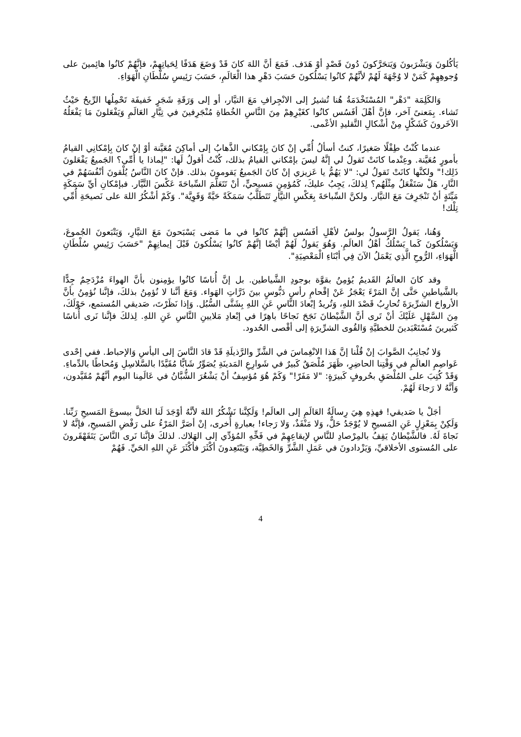يَأكُلونَ وَيَشْرَبونَ وَيَتحَرَّكونَ دُونَ قَصْدٍ أوْ هَدَف. فَمَعَ أنَّ اللهَ كانَ قَدْ وَضَعَ هَدَفًا لِحَياتِهِمْ، فإنَّهُمْ كانُوا هائِمينَ على وُجوهِهِمْ كَمَنْ لا وُجْهَةَ لَهُمْ لأنَّهُمْ كانُوا يَسْلُكونَ حَسَبَ دَهْرِ هذا الْعَالَمِ، حَسَبَ رَئِيسِ سُلْطَانِ الْهَوَاءِ.
وَالكَلِمَة "دَهْر" المُسْتَخْدَمَةُ هُنا تُشيرُ إلى الانْجِرافِ مَعَ التيَّار، أو إلى وَرَقَةِ شَجَرٍ خَفيفَة تَحْمِلُها الرِّيحُ حَيْثُ تَشاء. بِمَعنىً آخر، فإنَّ أهْلَ أفَسُس كانُوا كغَيْرِهِمْ مِنَ النَّاسِ الخُطاةِ مُنْجَرِفينَ في تِيَّارِ العَالَمِ وَيَفْعَلونَ مَا يَفْعَلُهُ الآخَرونَ كَشَكْلٍ مِنْ أشْكالِ التَّقليدِ الأعْمى.
عندما كُنْتُ طِفْلًا صَغيرًا، كنتُ أسألُ أُمِّي إنْ كانَ بِإمْكاني الذَّهابُ إلى أماكِنَ مُعَيَّنة أوْ إنْ كانَ بِإمْكانِي القيامُ بأمورٍ مُعَيَّنة. وعِنْدما كانَتْ تَقولُ لي إنَّهُ ليسَ بإمْكاني القيامُ بذلك، كُنْتُ أقولُ لَها: "لِماذا يا أُمِّي؟ الجَميعُ يَفْعَلونَ ذَلِك!" ولكنَّها كانَتْ تَقولُ لي: "لا يَهُمُّ يا عَزيزي إنْ كانَ الجَميعُ يَقومونَ بذلك. فإنْ كانَ النَّاسُ يُلْقونَ أنْفُسَهُمْ في النَّارِ، هَلْ سَتَفْعَلُ مِثْلَهُم؟ لِذلكَ، يَجِبُ عليكَ، كَمُؤمِنٍ مَسيحيٍّ، أنْ تَتَعَلَّمَ السِّباحَةَ عَكْسَ التَّيَّار. فبإمْكانِ أيِّ سَمَكَةٍ مَيِّتَةٍ أنْ تَنْجَرِفَ مَعَ التيَّار. ولكنَّ السِّباحَةَ بِعَكْسِ التيَّارِ تَتَطَلَّبُ سَمَكَةً حَيَّةً وَقَوِيَّة". وَكَمْ أشْكُرُ اللهَ على نَصيحَةِ أُمِّي تِلْك!
وَهُنا، يَقولُ الرَّسولُ بولسُ لأهْلِ أفَسُس إنَّهُمْ كانُوا في ما مَضى يَسْبَحونَ مَعَ التيَّارِ، وَيَتْبَعونَ الجُموعَ، وَيَسْلُكونَ كَما يَسْلُكُ أهْلُ العالَمِ. وَهُوَ يَقولُ لَهُمْ أيْضًا إنَّهُمْ كانُوا يَسْلُكونَ قَبْلَ إيمانِهِمْ "حَسَبَ رَئِيسِ سُلْطَانِ الْهَوَاءِ، الرُّوحِ الَّذِي يَعْمَلُ الآنَ فِي أبْنَاءِ الْمَعْصِيَةِ".
وقد كانَ العالَمُ القَديمُ يُؤمِنُ بقوَّة بوجودِ الشَّياطين. بل إنَّ أُناسًا كانُوا يؤمِنون بأنَّ الهواءَ مُزْدَحِمٌ جِدًّا بالشَّياطينِ حَتَّى إنَّ المَرْءَ يَعْجَزُ عَنْ إقْحامِ رأسِ دَبُّوسٍ بينَ ذَرَّاتِ الهَواء. وَمَعَ أنَّنا لا نُؤمِنُ بذلكَ، فإنَّنا نُؤمِنُ بأنَّ الأرواحَ الشرِّيرَةَ تُحارِبُ قَصْدَ اللهِ، وَتُريدُ إبْعادَ النَّاسِ عَنِ اللهِ بِشَتَّى السُّبُل. وَإذا نَظَرْتَ، صَديقي المُستمع، حَوْلَكَ، مِنَ السَّهْلِ عَلَيْكَ أنْ تَرى أنَّ الشَّيْطانَ نَجَحَ نَجاحًا باهِرًا في إبْعادِ مَلايينِ النَّاسِ عَنِ اللهِ. لِذلكَ فإنَّنا نَرى أُناسًا كَثيرينَ مُسْتَعْبَدينَ للخطيَّةِ وَالقُوى الشرِّيرَةِ إلى أقْصى الحُدود.
وَلا نُجانِبُ الصَّوابَ إنْ قُلْنا إنَّ هَذا الانْغِماسَ في الشَّرِّ والرَّذيلَةِ قَدْ قادَ النَّاسَ إلى اليأسِ وَالإحباط. ففي إحْدى عَواصِمِ العالَمِ في وَقْتِنا الحاضِرِ، ظَهَرَ مُلْصَقٌ كَبيرٌ في شَوارِعِ المَدينَةِ يُصَوِّرُ شَابًّا مُقَيَّدًا بالسَّلاسِلِ وَمُحاطًا بالدِّماءِ. وَقَدْ كُتِبَ على المُلْصَقِ بحُروفٍ كَبيرَةٍ: "لا مَفَرّ!" وَكَمْ هُوَ مُؤسِفٌ أنْ يَشْعُرَ الشُّبَّانُ في عَالَمِنا اليوم أنَّهُمْ مُقَيَّدون، وَأنَّهُ لا رَجاءَ لَهُمْ.
أجَلْ يا صَديقي! فهذِهِ هِيَ رِسالَةُ العَالَمِ إلى العالَم! وَلَكِنَّنا نَشْكُرُ اللهَ لأنَّهُ أوْجَدَ لَنا الحَلَّ بيسوعَ المَسيحِ رَبِّنا. وَلَكِنْ بِمَعْزِلٍ عَنِ المَسيحِ لا يُوْجَدُ حَلٌّ، وَلا مَنْفَذٌ، وَلا رَجاء! بعبارةٍ أُخرى، إنْ أصَرَّ المَرْءُ على رَفْضِ المَسيحِ، فإنَّهُ لا نَجاةَ لَهُ. فالشَّيْطانُ يَقِفُ بالمِرْصادِ للنَّاسِ لإيقاعِهِمْ في فَخِّهِ المُؤدِّي إلى الهَلاك. لذلكَ فإنَّنا نَرى النَّاسَ يَتَقَهْقَرونَ على المُستوى الأخلاقيِّ، وَيَزْدادونَ في عَمَلِ الشَّرِّ وَالخَطِيَّة، وَيَبْتَعِدونَ أكْثَرَ فأكْثَرَ عَنِ اللهِ الحَيِّ. فَهُمْ
4